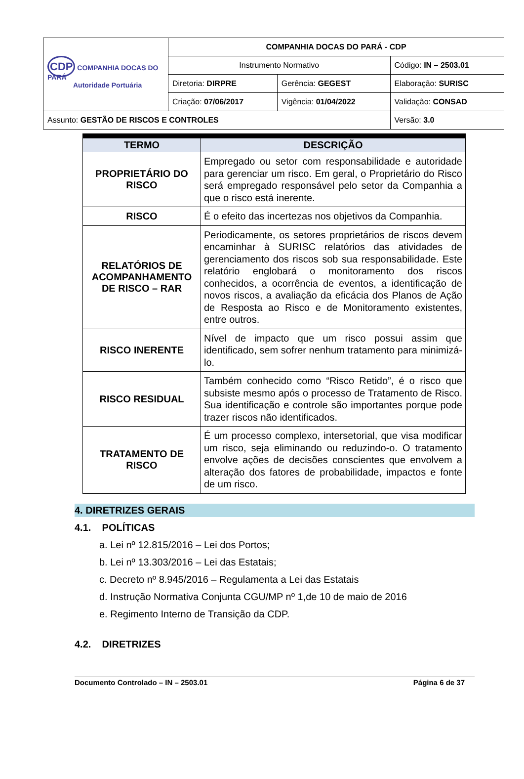| CDP COMPANHIA DOCAS DO PARÁ Autoridade Portuária | COMPANHIA DOCAS DO PARÁ - CDP | | |
| | Instrumento Normativo | | Código: IN – 2503.01 |
| | Diretoria: DIRPRE | Gerência: GEGEST | Elaboração: SURISC |
| | Criação: 07/06/2017 | Vigência: 01/04/2022 | Validação: CONSAD |
| Assunto: GESTÃO DE RISCOS E CONTROLES | | | Versão: 3.0 |
| TERMO | DESCRIÇÃO |
| --- | --- |
| PROPRIETÁRIO DO RISCO | Empregado ou setor com responsabilidade e autoridade para gerenciar um risco. Em geral, o Proprietário do Risco será empregado responsável pelo setor da Companhia a que o risco está inerente. |
| RISCO | É o efeito das incertezas nos objetivos da Companhia. |
| RELATÓRIOS DE ACOMPANHAMENTO DE RISCO – RAR | Periodicamente, os setores proprietários de riscos devem encaminhar à SURISC relatórios das atividades de gerenciamento dos riscos sob sua responsabilidade. Este relatório englobará o monitoramento dos riscos conhecidos, a ocorrência de eventos, a identificação de novos riscos, a avaliação da eficácia dos Planos de Ação de Resposta ao Risco e de Monitoramento existentes, entre outros. |
| RISCO INERENTE | Nível de impacto que um risco possui assim que identificado, sem sofrer nenhum tratamento para minimizá-lo. |
| RISCO RESIDUAL | Também conhecido como “Risco Retido”, é o risco que subsiste mesmo após o processo de Tratamento de Risco. Sua identificação e controle são importantes porque pode trazer riscos não identificados. |
| TRATAMENTO DE RISCO | É um processo complexo, intersetorial, que visa modificar um risco, seja eliminando ou reduzindo-o. O tratamento envolve ações de decisões conscientes que envolvem a alteração dos fatores de probabilidade, impactos e fonte de um risco. |
4. DIRETRIZES GERAIS
4.1. POLÍTICAS
a. Lei nº 12.815/2016 – Lei dos Portos;
b. Lei nº 13.303/2016 – Lei das Estatais;
c. Decreto nº 8.945/2016 – Regulamenta a Lei das Estatais
d. Instrução Normativa Conjunta CGU/MP nº 1,de 10 de maio de 2016
e. Regimento Interno de Transição da CDP.
4.2. DIRETRIZES
Documento Controlado – IN – 2503.01 Página 6 de 37